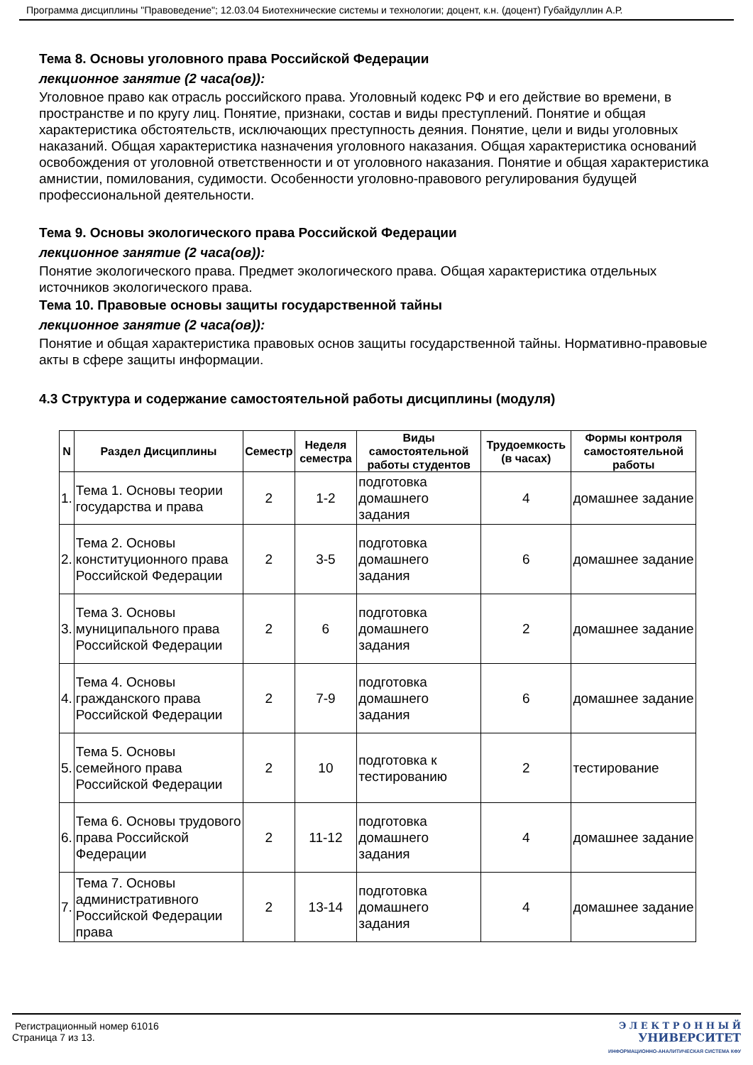Программа дисциплины "Правоведение"; 12.03.04 Биотехнические системы и технологии; доцент, к.н. (доцент) Губайдуллин А.Р.
Тема 8. Основы уголовного права Российской Федерации
лекционное занятие (2 часа(ов)):
Уголовное право как отрасль российского права. Уголовный кодекс РФ и его действие во времени, в пространстве и по кругу лиц. Понятие, признаки, состав и виды преступлений. Понятие и общая характеристика обстоятельств, исключающих преступность деяния. Понятие, цели и виды уголовных наказаний. Общая характеристика назначения уголовного наказания. Общая характеристика оснований освобождения от уголовной ответственности и от уголовного наказания. Понятие и общая характеристика амнистии, помилования, судимости. Особенности уголовно-правового регулирования будущей профессиональной деятельности.
Тема 9. Основы экологического права Российской Федерации
лекционное занятие (2 часа(ов)):
Понятие экологического права. Предмет экологического права. Общая характеристика отдельных источников экологического права.
Тема 10. Правовые основы защиты государственной тайны
лекционное занятие (2 часа(ов)):
Понятие и общая характеристика правовых основ защиты государственной тайны. Нормативно-правовые акты в сфере защиты информации.
4.3 Структура и содержание самостоятельной работы дисциплины (модуля)
| N | Раздел Дисциплины | Семестр | Неделя семестра | Виды самостоятельной работы студентов | Трудоемкость (в часах) | Формы контроля самостоятельной работы |
| --- | --- | --- | --- | --- | --- | --- |
| 1. | Тема 1. Основы теории государства и права | 2 | 1-2 | подготовка домашнего задания | 4 | домашнее задание |
| 2. | Тема 2. Основы конституционного права Российской Федерации | 2 | 3-5 | подготовка домашнего задания | 6 | домашнее задание |
| 3. | Тема 3. Основы муниципального права Российской Федерации | 2 | 6 | подготовка домашнего задания | 2 | домашнее задание |
| 4. | Тема 4. Основы гражданского права Российской Федерации | 2 | 7-9 | подготовка домашнего задания | 6 | домашнее задание |
| 5. | Тема 5. Основы семейного права Российской Федерации | 2 | 10 | подготовка к тестированию | 2 | тестирование |
| 6. | Тема 6. Основы трудового права Российской Федерации | 2 | 11-12 | подготовка домашнего задания | 4 | домашнее задание |
| 7. | Тема 7. Основы административного Российской Федерации права | 2 | 13-14 | подготовка домашнего задания | 4 | домашнее задание |
Регистрационный номер 61016
Страница 7 из 13.
Э Л Е К Т Р О Н Н Ы Й
УНИВЕРСИТЕТ
ИНФОРМАЦИОННО-АНАЛИТИЧЕСКАЯ СИСТЕМА КФУ